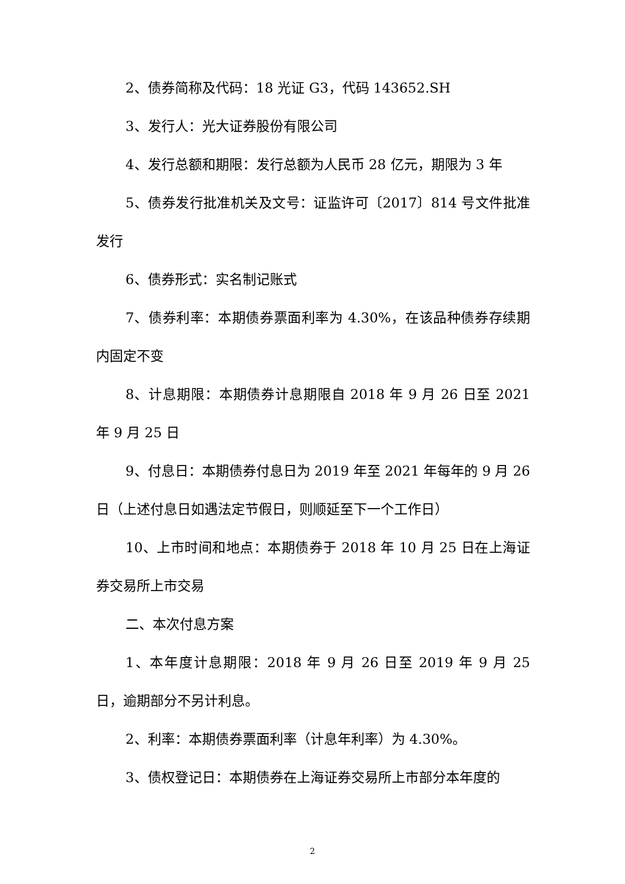2、债券简称及代码：18 光证 G3，代码 143652.SH
3、发行人：光大证券股份有限公司
4、发行总额和期限：发行总额为人民币 28 亿元，期限为 3 年
5、债券发行批准机关及文号：证监许可〔2017〕814 号文件批准发行
6、债券形式：实名制记账式
7、债券利率：本期债券票面利率为 4.30%，在该品种债券存续期内固定不变
8、计息期限：本期债券计息期限自 2018 年 9 月 26 日至 2021 年 9 月 25 日
9、付息日：本期债券付息日为 2019 年至 2021 年每年的 9 月 26 日（上述付息日如遇法定节假日，则顺延至下一个工作日）
10、上市时间和地点：本期债券于 2018 年 10 月 25 日在上海证券交易所上市交易
二、本次付息方案
1、本年度计息期限：2018 年 9 月 26 日至 2019 年 9 月 25 日，逾期部分不另计利息。
2、利率：本期债券票面利率（计息年利率）为 4.30%。
3、债权登记日：本期债券在上海证券交易所上市部分本年度的
2